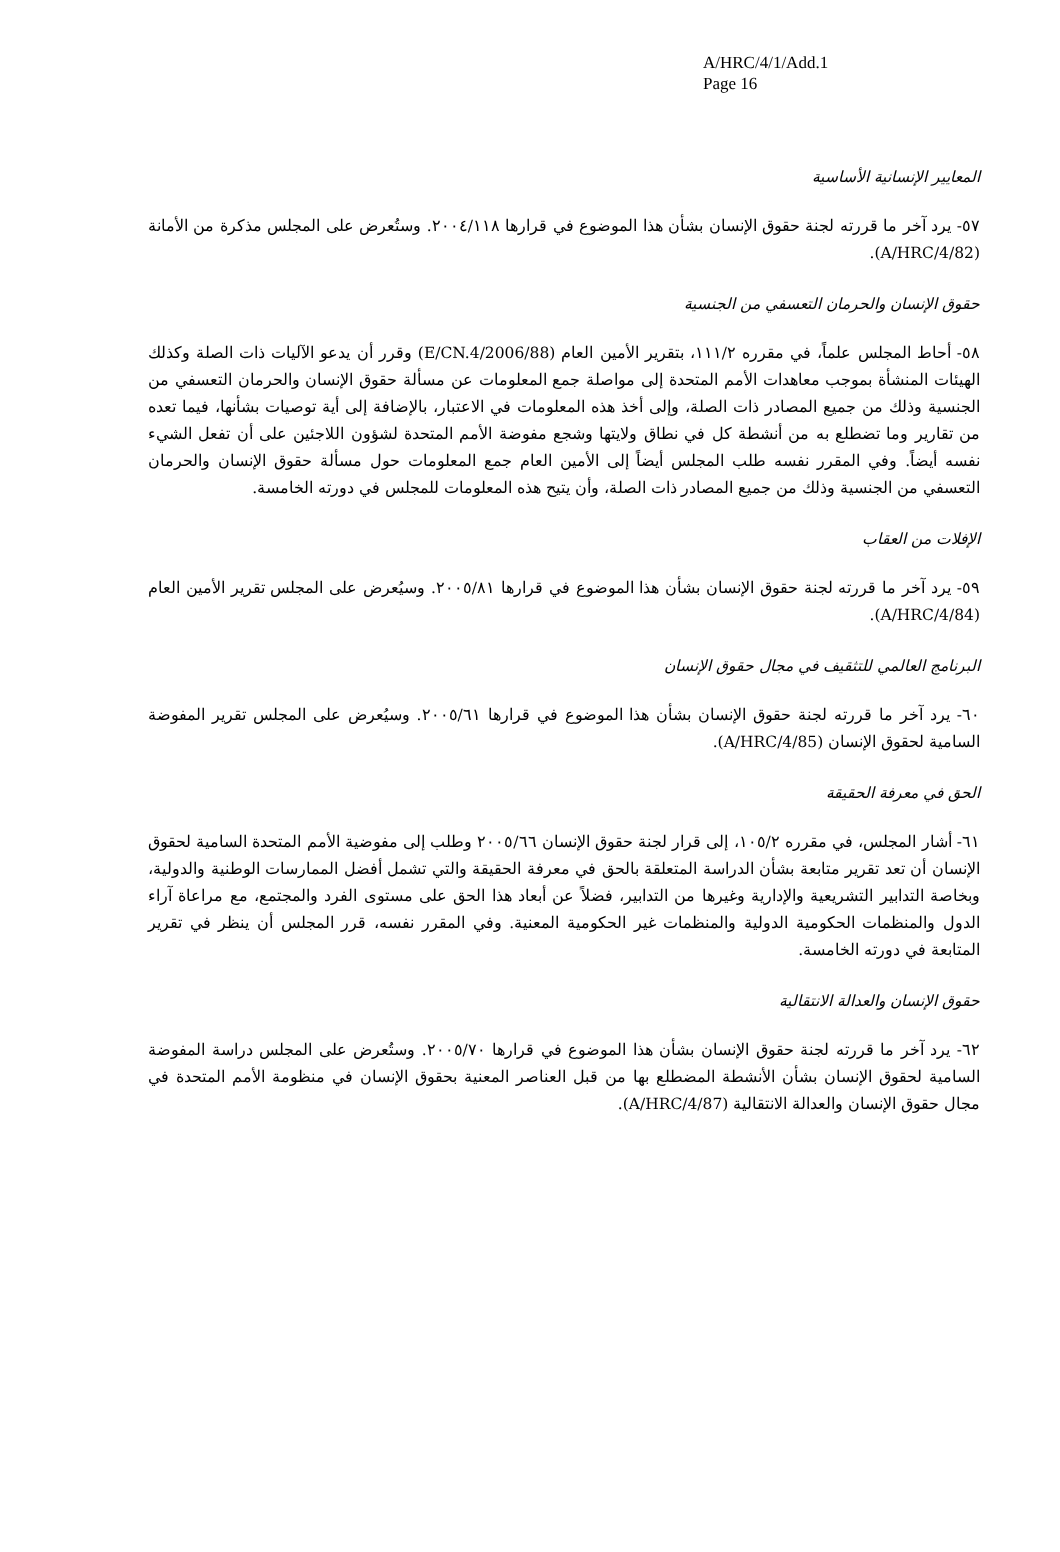A/HRC/4/1/Add.1
Page 16
المعايير الإنسانية الأساسية
٥٧- يرد آخر ما قررته لجنة حقوق الإنسان بشأن هذا الموضوع في قرارها ٢٠٠٤/١١٨. وستُعرض على المجلس مذكرة من الأمانة (A/HRC/4/82).
حقوق الإنسان والحرمان التعسفي من الجنسية
٥٨- أحاط المجلس علماً، في مقرره ١١١/٢، بتقرير الأمين العام (E/CN.4/2006/88) وقرر أن يدعو الآليات ذات الصلة وكذلك الهيئات المنشأة بموجب معاهدات الأمم المتحدة إلى مواصلة جمع المعلومات عن مسألة حقوق الإنسان والحرمان التعسفي من الجنسية وذلك من جميع المصادر ذات الصلة، وإلى أخذ هذه المعلومات في الاعتبار، بالإضافة إلى أية توصيات بشأنها، فيما تعده من تقارير وما تضطلع به من أنشطة كل في نطاق ولايتها وشجع مفوضة الأمم المتحدة لشؤون اللاجئين على أن تفعل الشيء نفسه أيضاً. وفي المقرر نفسه طلب المجلس أيضاً إلى الأمين العام جمع المعلومات حول مسألة حقوق الإنسان والحرمان التعسفي من الجنسية وذلك من جميع المصادر ذات الصلة، وأن يتيح هذه المعلومات للمجلس في دورته الخامسة.
الإفلات من العقاب
٥٩- يرد آخر ما قررته لجنة حقوق الإنسان بشأن هذا الموضوع في قرارها ٢٠٠٥/٨١. وسيُعرض على المجلس تقرير الأمين العام (A/HRC/4/84).
البرنامج العالمي للتثقيف في مجال حقوق الإنسان
٦٠- يرد آخر ما قررته لجنة حقوق الإنسان بشأن هذا الموضوع في قرارها ٢٠٠٥/٦١. وسيُعرض على المجلس تقرير المفوضة السامية لحقوق الإنسان (A/HRC/4/85).
الحق في معرفة الحقيقة
٦١- أشار المجلس، في مقرره ١٠٥/٢، إلى قرار لجنة حقوق الإنسان ٢٠٠٥/٦٦ وطلب إلى مفوضية الأمم المتحدة السامية لحقوق الإنسان أن تعد تقرير متابعة بشأن الدراسة المتعلقة بالحق في معرفة الحقيقة والتي تشمل أفضل الممارسات الوطنية والدولية، وبخاصة التدابير التشريعية والإدارية وغيرها من التدابير، فضلاً عن أبعاد هذا الحق على مستوى الفرد والمجتمع، مع مراعاة آراء الدول والمنظمات الحكومية الدولية والمنظمات غير الحكومية المعنية. وفي المقرر نفسه، قرر المجلس أن ينظر في تقرير المتابعة في دورته الخامسة.
حقوق الإنسان والعدالة الانتقالية
٦٢- يرد آخر ما قررته لجنة حقوق الإنسان بشأن هذا الموضوع في قرارها ٢٠٠٥/٧٠. وستُعرض على المجلس دراسة المفوضة السامية لحقوق الإنسان بشأن الأنشطة المضطلع بها من قبل العناصر المعنية بحقوق الإنسان في منظومة الأمم المتحدة في مجال حقوق الإنسان والعدالة الانتقالية (A/HRC/4/87).